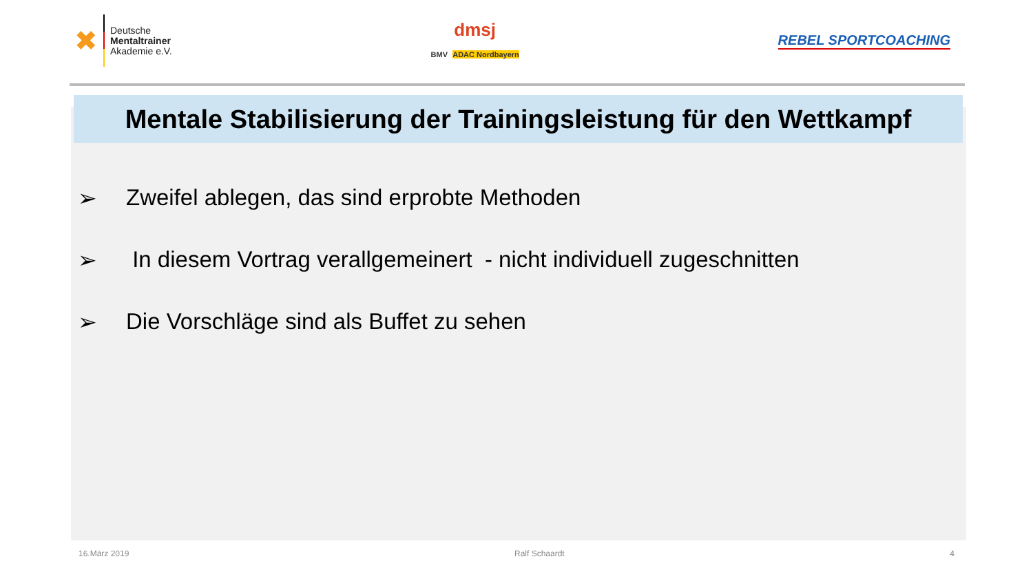✖
Deutsche
Mentaltrainer
Akademie e.V.
dmsj
BMV ADAC Nordbayern
REBEL SPORTCOACHING
Mentale Stabilisierung der Trainingsleistung für den Wettkampf
➢ Zweifel ablegen, das sind erprobte Methoden
➢ In diesem Vortrag verallgemeinert - nicht individuell zugeschnitten
➢ Die Vorschläge sind als Buffet zu sehen
16.März 2019 Ralf Schaardt 4